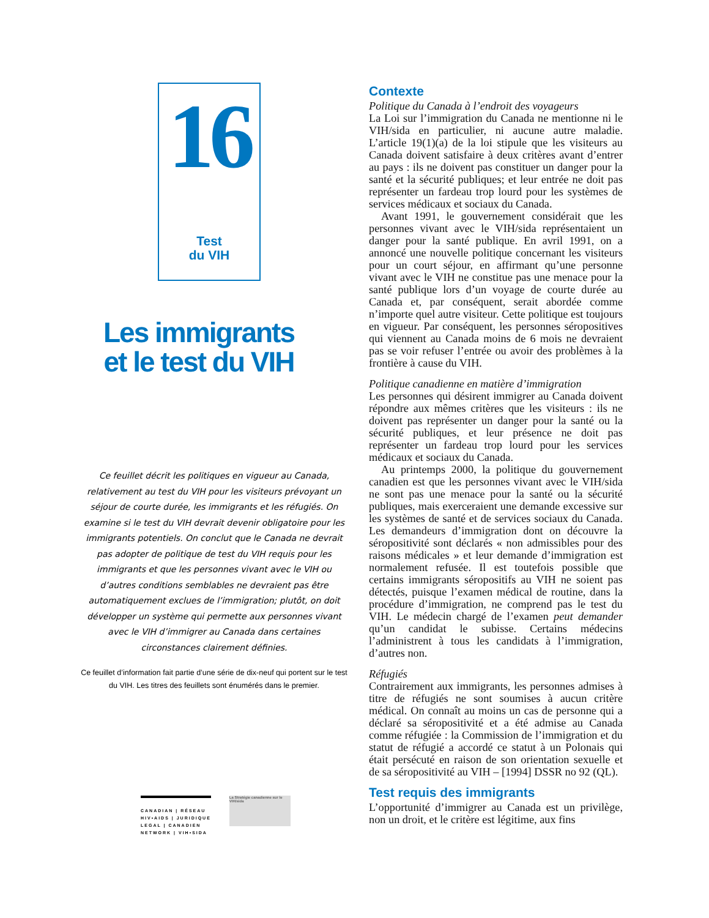16
Test
du VIH
Les immigrants
et le test du VIH
Ce feuillet décrit les politiques en vigueur au Canada, relativement au test du VIH pour les visiteurs prévoyant un séjour de courte durée, les immigrants et les réfugiés. On examine si le test du VIH devrait devenir obligatoire pour les immigrants potentiels. On conclut que le Canada ne devrait pas adopter de politique de test du VIH requis pour les immigrants et que les personnes vivant avec le VIH ou d’autres conditions semblables ne devraient pas être automatiquement exclues de l’immigration; plutôt, on doit développer un système qui permette aux personnes vivant avec le VIH d’immigrer au Canada dans certaines circonstances clairement définies.
Ce feuillet d’information fait partie d’une série de dix-neuf qui portent sur le test du VIH. Les titres des feuillets sont énumérés dans le premier.
CANADIAN | RÉSEAU
HIV•AIDS | JURIDIQUE
LEGAL | CANADIEN
NETWORK | VIH•SIDA
La Stratégie canadienne sur le VIH/sida
Contexte
Politique du Canada à l’endroit des voyageurs
La Loi sur l’immigration du Canada ne mentionne ni le VIH/sida en particulier, ni aucune autre maladie. L’article 19(1)(a) de la loi stipule que les visiteurs au Canada doivent satisfaire à deux critères avant d’entrer au pays : ils ne doivent pas constituer un danger pour la santé et la sécurité publiques; et leur entrée ne doit pas représenter un fardeau trop lourd pour les systèmes de services médicaux et sociaux du Canada.
Avant 1991, le gouvernement considérait que les personnes vivant avec le VIH/sida représentaient un danger pour la santé publique. En avril 1991, on a annoncé une nouvelle politique concernant les visiteurs pour un court séjour, en affirmant qu’une personne vivant avec le VIH ne constitue pas une menace pour la santé publique lors d’un voyage de courte durée au Canada et, par conséquent, serait abordée comme n’importe quel autre visiteur. Cette politique est toujours en vigueur. Par conséquent, les personnes séropositives qui viennent au Canada moins de 6 mois ne devraient pas se voir refuser l’entrée ou avoir des problèmes à la frontière à cause du VIH.
Politique canadienne en matière d’immigration
Les personnes qui désirent immigrer au Canada doivent répondre aux mêmes critères que les visiteurs : ils ne doivent pas représenter un danger pour la santé ou la sécurité publiques, et leur présence ne doit pas représenter un fardeau trop lourd pour les services médicaux et sociaux du Canada.
Au printemps 2000, la politique du gouvernement canadien est que les personnes vivant avec le VIH/sida ne sont pas une menace pour la santé ou la sécurité publiques, mais exerceraient une demande excessive sur les systèmes de santé et de services sociaux du Canada. Les demandeurs d’immigration dont on découvre la séropositivité sont déclarés « non admissibles pour des raisons médicales » et leur demande d’immigration est normalement refusée. Il est toutefois possible que certains immigrants séropositifs au VIH ne soient pas détectés, puisque l’examen médical de routine, dans la procédure d’immigration, ne comprend pas le test du VIH. Le médecin chargé de l’examen peut demander qu’un candidat le subisse. Certains médecins l’administrent à tous les candidats à l’immigration, d’autres non.
Réfugiés
Contrairement aux immigrants, les personnes admises à titre de réfugiés ne sont soumises à aucun critère médical. On connaît au moins un cas de personne qui a déclaré sa séropositivité et a été admise au Canada comme réfugiée : la Commission de l’immigration et du statut de réfugié a accordé ce statut à un Polonais qui était persécuté en raison de son orientation sexuelle et de sa séropositivité au VIH – [1994] DSSR no 92 (QL).
Test requis des immigrants
L’opportunité d’immigrer au Canada est un privilège, non un droit, et le critère est légitime, aux fins